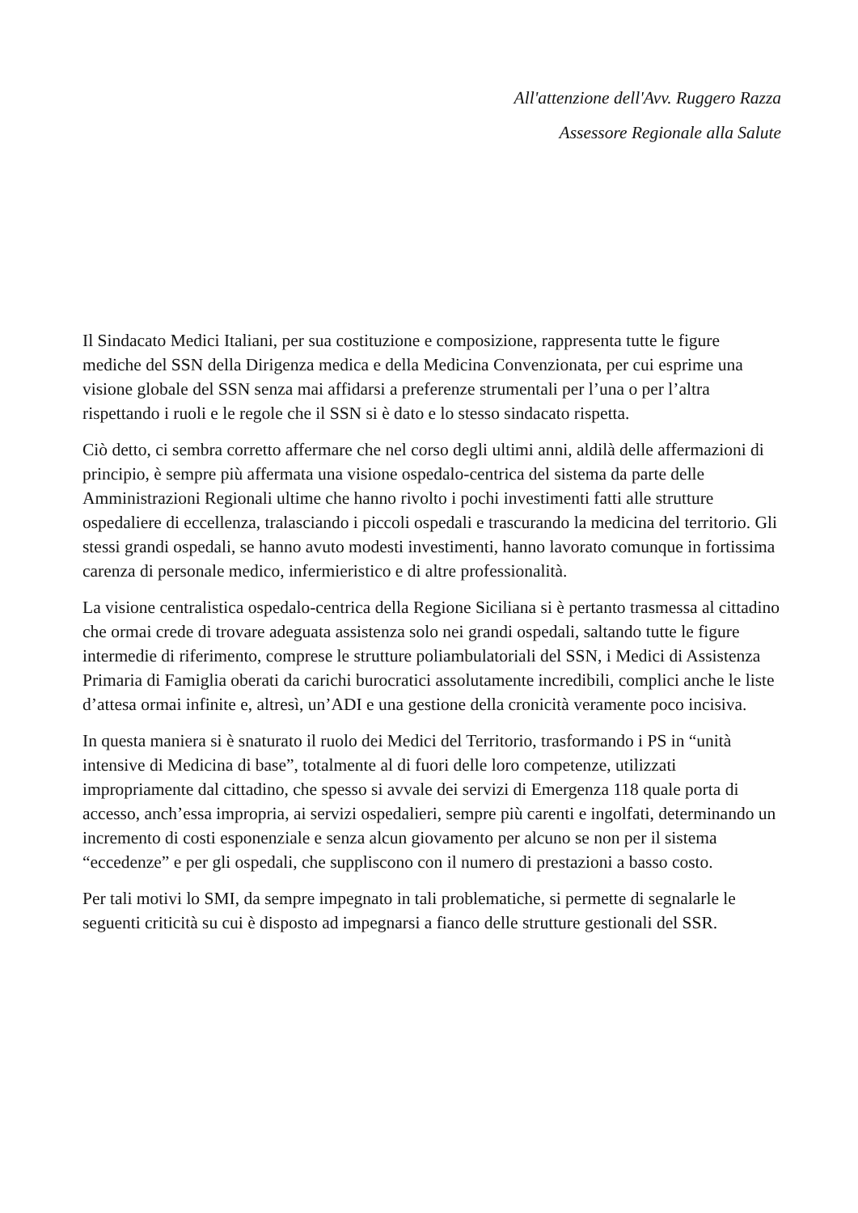All'attenzione dell'Avv. Ruggero Razza
Assessore Regionale alla Salute
Il Sindacato Medici Italiani, per sua costituzione e composizione, rappresenta tutte le figure mediche del SSN della Dirigenza medica e della Medicina Convenzionata, per cui esprime una visione globale del SSN senza mai affidarsi a preferenze strumentali per l’una o per l’altra rispettando i ruoli e le regole che il SSN si è dato e lo stesso sindacato rispetta.
Ciò detto, ci sembra corretto affermare che nel corso degli ultimi anni, aldilà delle affermazioni di principio, è sempre più affermata una visione ospedalo-centrica del sistema da parte delle Amministrazioni Regionali ultime che hanno rivolto i pochi investimenti fatti alle strutture ospedaliere di eccellenza, tralasciando i piccoli ospedali e trascurando la medicina del territorio. Gli stessi grandi ospedali, se hanno avuto modesti investimenti, hanno lavorato comunque in fortissima carenza di personale medico, infermieristico e di altre professionalità.
La visione centralistica ospedalo-centrica della Regione Siciliana si è pertanto trasmessa al cittadino che ormai crede di trovare adeguata assistenza solo nei grandi ospedali, saltando tutte le figure intermedie di riferimento, comprese le strutture poliambulatoriali del SSN, i Medici di Assistenza Primaria di Famiglia oberati da carichi burocratici assolutamente incredibili, complici anche le liste d’attesa ormai infinite e, altresì, un’ADI e una gestione della cronicità veramente poco incisiva.
In questa maniera si è snaturato il ruolo dei Medici del Territorio, trasformando i PS in “unità intensive di Medicina di base”, totalmente al di fuori delle loro competenze, utilizzati impropriamente dal cittadino, che spesso si avvale dei servizi di Emergenza 118 quale porta di accesso, anch’essa impropria, ai servizi ospedalieri, sempre più carenti e ingolfati, determinando un incremento di costi esponenziale e senza alcun giovamento per alcuno se non per il sistema “eccedenze” e per gli ospedali, che suppliscono con il numero di prestazioni a basso costo.
Per tali motivi lo SMI, da sempre impegnato in tali problematiche, si permette di segnalarle le seguenti criticità su cui è disposto ad impegnarsi a fianco delle strutture gestionali del SSR.